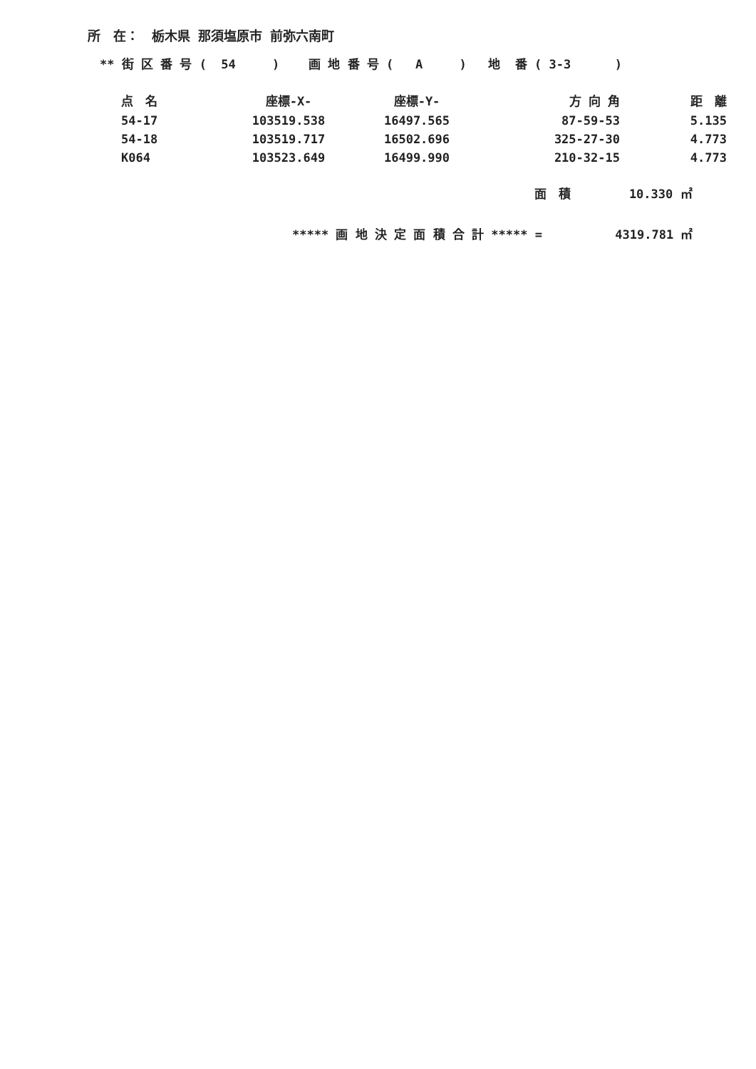所　在：　栃木県 那須塩原市 前弥六南町
** 街 区 番 号 ( 54 ) 画 地 番 号 ( A ) 地 番 ( 3-3 )
| 点 名 | 座標-X- | 座標-Y- | 方 向 角 | 距 離 |
| --- | --- | --- | --- | --- |
| 54-17 | 103519.538 | 16497.565 | 87-59-53 | 5.135 |
| 54-18 | 103519.717 | 16502.696 | 325-27-30 | 4.773 |
| K064 | 103523.649 | 16499.990 | 210-32-15 | 4.773 |
面　積 10.330 ㎡
***** 画 地 決 定 面 積 合 計 ***** = 4319.781 ㎡